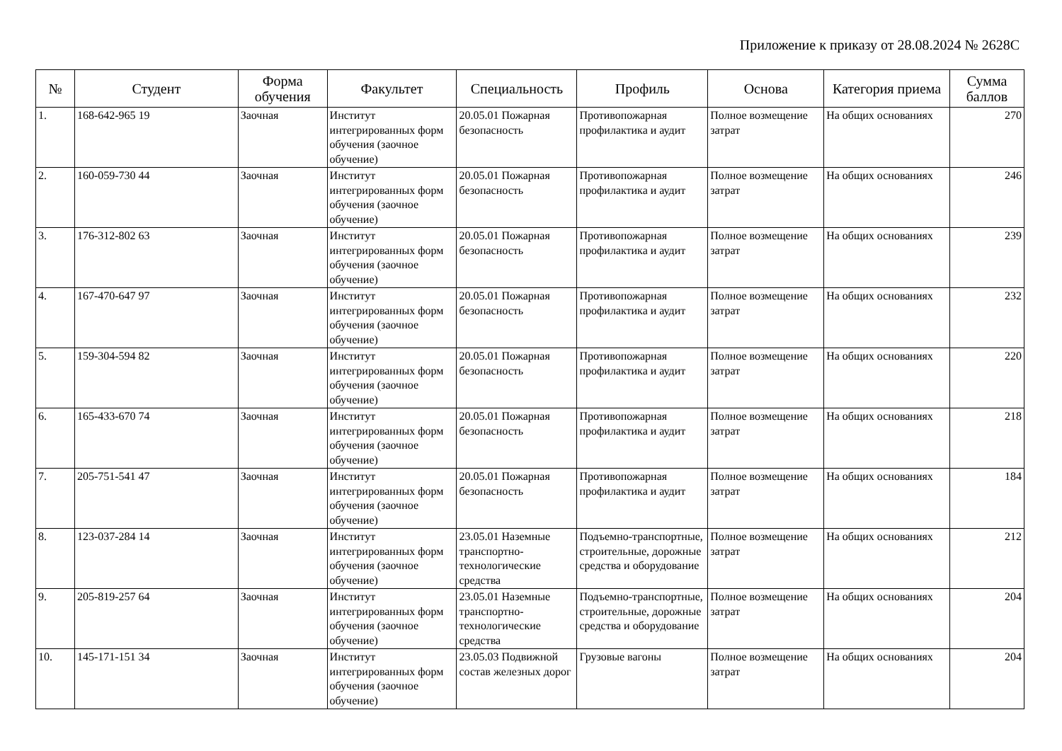Приложение к приказу от 28.08.2024 № 2628С
| № | Студент | Форма обучения | Факультет | Специальность | Профиль | Основа | Категория приема | Сумма баллов |
| --- | --- | --- | --- | --- | --- | --- | --- | --- |
| 1. | 168-642-965 19 | Заочная | Институт интегрированных форм обучения (заочное обучение) | 20.05.01 Пожарная безопасность | Противопожарная профилактика и аудит | Полное возмещение затрат | На общих основаниях | 270 |
| 2. | 160-059-730 44 | Заочная | Институт интегрированных форм обучения (заочное обучение) | 20.05.01 Пожарная безопасность | Противопожарная профилактика и аудит | Полное возмещение затрат | На общих основаниях | 246 |
| 3. | 176-312-802 63 | Заочная | Институт интегрированных форм обучения (заочное обучение) | 20.05.01 Пожарная безопасность | Противопожарная профилактика и аудит | Полное возмещение затрат | На общих основаниях | 239 |
| 4. | 167-470-647 97 | Заочная | Институт интегрированных форм обучения (заочное обучение) | 20.05.01 Пожарная безопасность | Противопожарная профилактика и аудит | Полное возмещение затрат | На общих основаниях | 232 |
| 5. | 159-304-594 82 | Заочная | Институт интегрированных форм обучения (заочное обучение) | 20.05.01 Пожарная безопасность | Противопожарная профилактика и аудит | Полное возмещение затрат | На общих основаниях | 220 |
| 6. | 165-433-670 74 | Заочная | Институт интегрированных форм обучения (заочное обучение) | 20.05.01 Пожарная безопасность | Противопожарная профилактика и аудит | Полное возмещение затрат | На общих основаниях | 218 |
| 7. | 205-751-541 47 | Заочная | Институт интегрированных форм обучения (заочное обучение) | 20.05.01 Пожарная безопасность | Противопожарная профилактика и аудит | Полное возмещение затрат | На общих основаниях | 184 |
| 8. | 123-037-284 14 | Заочная | Институт интегрированных форм обучения (заочное обучение) | 23.05.01 Наземные транспортно-технологические средства | Подъемно-транспортные, строительные, дорожные средства и оборудование | Полное возмещение затрат | На общих основаниях | 212 |
| 9. | 205-819-257 64 | Заочная | Институт интегрированных форм обучения (заочное обучение) | 23.05.01 Наземные транспортно-технологические средства | Подъемно-транспортные, строительные, дорожные средства и оборудование | Полное возмещение затрат | На общих основаниях | 204 |
| 10. | 145-171-151 34 | Заочная | Институт интегрированных форм обучения (заочное обучение) | 23.05.03 Подвижной состав железных дорог | Грузовые вагоны | Полное возмещение затрат | На общих основаниях | 204 |